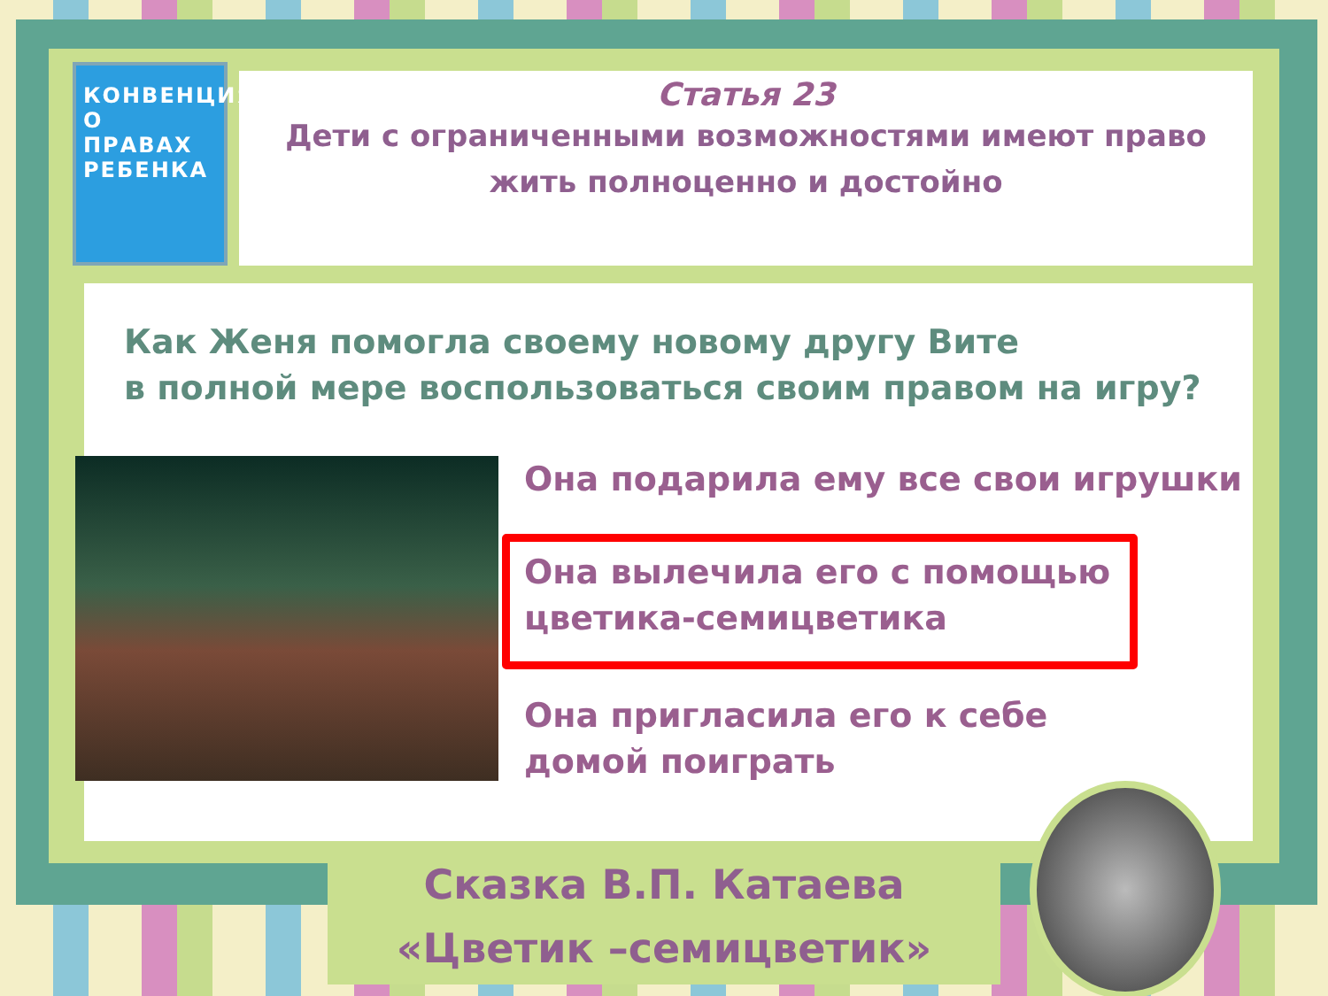КОНВЕНЦИЯ О ПРАВАХ РЕБЕНКА
Статья 23
Дети с ограниченными возможностями имеют право жить полноценно и достойно
Как Женя помогла своему новому другу Вите
в полной мере воспользоваться своим правом на игру?
Она подарила ему все свои игрушки
Она вылечила его с помощью
цветика-семицветика
Она пригласила его к себе
домой поиграть
Сказка В.П. Катаева
«Цветик –семицветик»